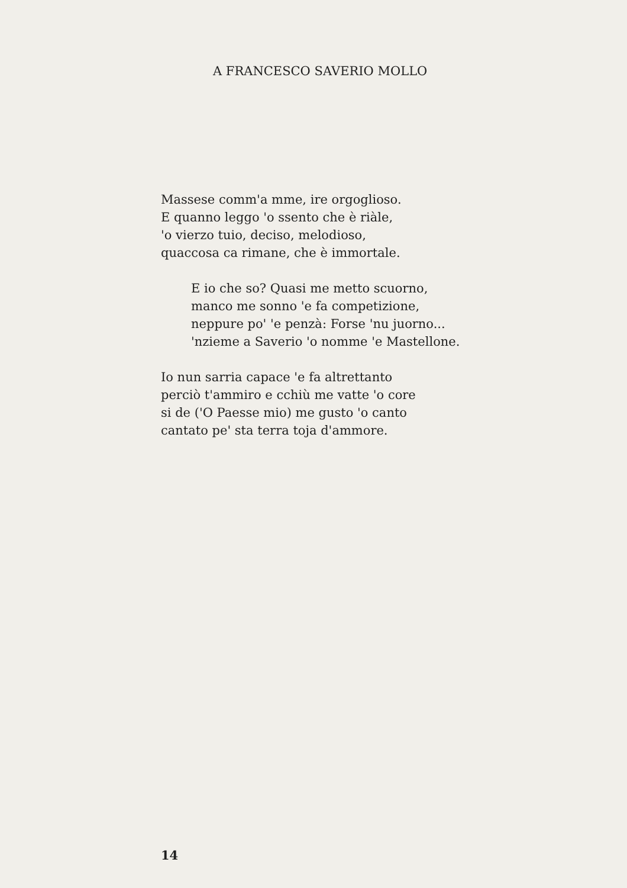A FRANCESCO SAVERIO MOLLO
Massese comm'a mme, ire orgoglioso.
E quanno leggo 'o ssento che è riàle,
'o vierzo tuio, deciso, melodioso,
quaccosa ca rimane, che è immortale.
E io che so? Quasi me metto scuorno,
manco me sonno 'e fa competizione,
neppure po' 'e penzà: Forse 'nu juorno...
'nzieme a Saverio 'o nomme 'e Mastellone.
Io nun sarria capace 'e fa altrettanto
perciò t'ammiro e cchiù me vatte 'o core
si de ('O Paesse mio) me gusto 'o canto
cantato pe' sta terra toja d'ammore.
14